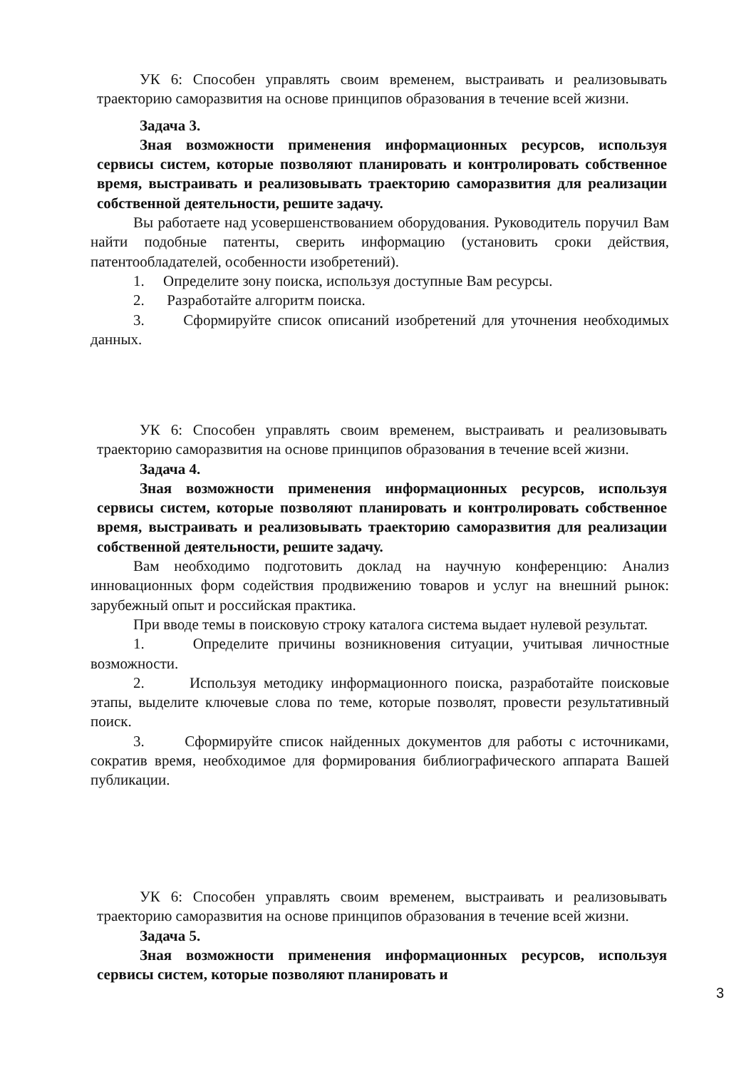УК 6: Способен управлять своим временем, выстраивать и реализовывать траекторию саморазвития на основе принципов образования в течение всей жизни.
Задача 3.
Зная возможности применения информационных ресурсов, используя сервисы систем, которые позволяют планировать и контролировать собственное время, выстраивать и реализовывать траекторию саморазвития для реализации собственной деятельности, решите задачу.
Вы работаете над усовершенствованием оборудования. Руководитель поручил Вам найти подобные патенты, сверить информацию (установить сроки действия, патентообладателей, особенности изобретений).
1. Определите зону поиска, используя доступные Вам ресурсы.
2. Разработайте алгоритм поиска.
3. Сформируйте список описаний изобретений для уточнения необходимых данных.
УК 6: Способен управлять своим временем, выстраивать и реализовывать траекторию саморазвития на основе принципов образования в течение всей жизни.
Задача 4.
Зная возможности применения информационных ресурсов, используя сервисы систем, которые позволяют планировать и контролировать собственное время, выстраивать и реализовывать траекторию саморазвития для реализации собственной деятельности, решите задачу.
Вам необходимо подготовить доклад на научную конференцию: Анализ инновационных форм содействия продвижению товаров и услуг на внешний рынок: зарубежный опыт и российская практика.
При вводе темы в поисковую строку каталога система выдает нулевой результат.
1. Определите причины возникновения ситуации, учитывая личностные возможности.
2. Используя методику информационного поиска, разработайте поисковые этапы, выделите ключевые слова по теме, которые позволят, провести результативный поиск.
3. Сформируйте список найденных документов для работы с источниками, сократив время, необходимое для формирования библиографического аппарата Вашей публикации.
УК 6: Способен управлять своим временем, выстраивать и реализовывать траекторию саморазвития на основе принципов образования в течение всей жизни.
Задача 5.
Зная возможности применения информационных ресурсов, используя сервисы систем, которые позволяют планировать и
3